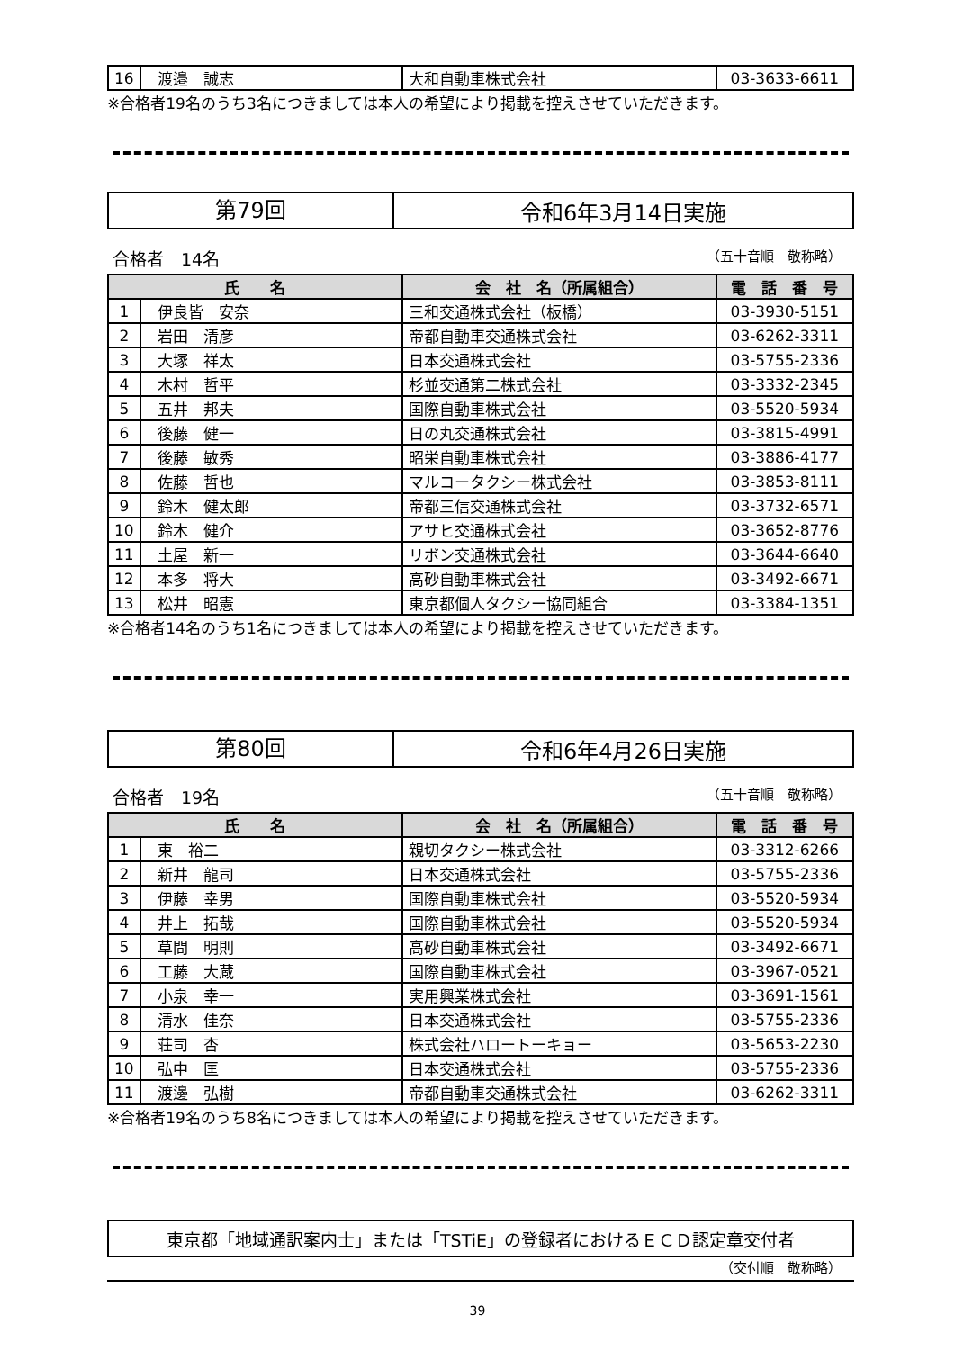| 16 | 渡邉 誠志 | 大和自動車株式会社 | 03-3633-6611 |
※合格者19名のうち3名につきましては本人の希望により掲載を控えさせていただきます。
第79回
令和6年3月14日実施
合格者　14名 （五十音順　敬称略）
| 氏 名 | | 会 社 名（所属組合） | 電 話 番 号 |
| --- | --- | --- | --- |
| 1 | 伊良皆 安奈 | 三和交通株式会社（板橋） | 03-3930-5151 |
| 2 | 岩田 清彦 | 帝都自動車交通株式会社 | 03-6262-3311 |
| 3 | 大塚 祥太 | 日本交通株式会社 | 03-5755-2336 |
| 4 | 木村 哲平 | 杉並交通第二株式会社 | 03-3332-2345 |
| 5 | 五井 邦夫 | 国際自動車株式会社 | 03-5520-5934 |
| 6 | 後藤 健一 | 日の丸交通株式会社 | 03-3815-4991 |
| 7 | 後藤 敏秀 | 昭栄自動車株式会社 | 03-3886-4177 |
| 8 | 佐藤 哲也 | マルコータクシー株式会社 | 03-3853-8111 |
| 9 | 鈴木 健太郎 | 帝都三信交通株式会社 | 03-3732-6571 |
| 10 | 鈴木 健介 | アサヒ交通株式会社 | 03-3652-8776 |
| 11 | 土屋 新一 | リボン交通株式会社 | 03-3644-6640 |
| 12 | 本多 将大 | 高砂自動車株式会社 | 03-3492-6671 |
| 13 | 松井 昭憲 | 東京都個人タクシー協同組合 | 03-3384-1351 |
※合格者14名のうち1名につきましては本人の希望により掲載を控えさせていただきます。
第80回
令和6年4月26日実施
合格者　19名 （五十音順　敬称略）
| 氏 名 | | 会 社 名（所属組合） | 電 話 番 号 |
| --- | --- | --- | --- |
| 1 | 東 裕二 | 親切タクシー株式会社 | 03-3312-6266 |
| 2 | 新井 龍司 | 日本交通株式会社 | 03-5755-2336 |
| 3 | 伊藤 幸男 | 国際自動車株式会社 | 03-5520-5934 |
| 4 | 井上 拓哉 | 国際自動車株式会社 | 03-5520-5934 |
| 5 | 草間 明則 | 高砂自動車株式会社 | 03-3492-6671 |
| 6 | 工藤 大蔵 | 国際自動車株式会社 | 03-3967-0521 |
| 7 | 小泉 幸一 | 実用興業株式会社 | 03-3691-1561 |
| 8 | 清水 佳奈 | 日本交通株式会社 | 03-5755-2336 |
| 9 | 荘司 杏 | 株式会社ハロートーキョー | 03-5653-2230 |
| 10 | 弘中 匡 | 日本交通株式会社 | 03-5755-2336 |
| 11 | 渡邊 弘樹 | 帝都自動車交通株式会社 | 03-6262-3311 |
※合格者19名のうち8名につきましては本人の希望により掲載を控えさせていただきます。
東京都「地域通訳案内士」または「TSTiE」の登録者におけるＥＣＤ認定章交付者
（交付順　敬称略）
39